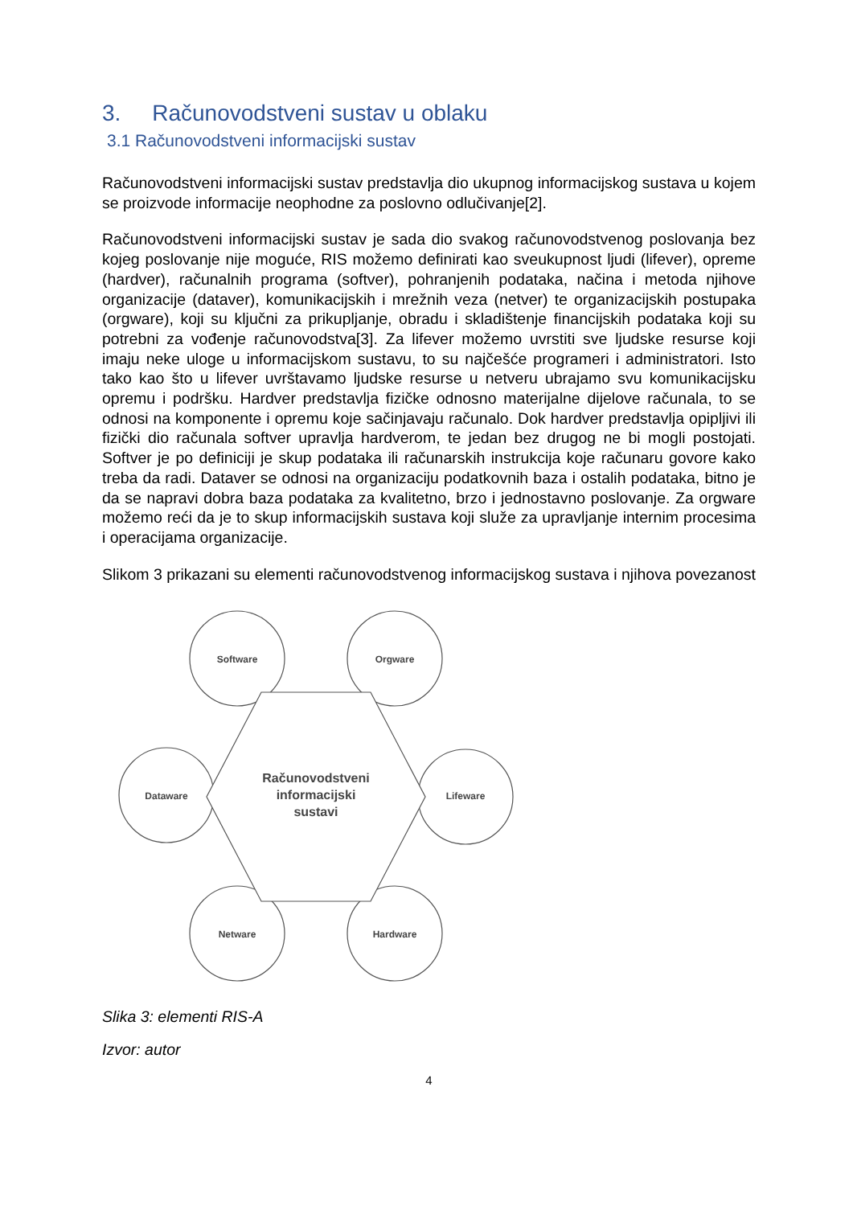3. Računovodstveni sustav u oblaku
3.1 Računovodstveni informacijski sustav
Računovodstveni informacijski sustav predstavlja dio ukupnog informacijskog sustava u kojem se proizvode informacije neophodne za poslovno odlučivanje[2].
Računovodstveni informacijski sustav je sada dio svakog računovodstvenog poslovanja bez kojeg poslovanje nije moguće, RIS možemo definirati kao sveukupnost ljudi (lifever), opreme (hardver), računalnih programa (softver), pohranjenih podataka, načina i metoda njihove organizacije (dataver), komunikacijskih i mrežnih veza (netver) te organizacijskih postupaka (orgware), koji su ključni za prikupljanje, obradu i skladištenje financijskih podataka koji su potrebni za vođenje računovodstva[3]. Za lifever možemo uvrstiti sve ljudske resurse koji imaju neke uloge u informacijskom sustavu, to su najčešće programeri i administratori. Isto tako kao što u lifever uvrštavamo ljudske resurse u netveru ubrajamo svu komunikacijsku opremu i podršku. Hardver predstavlja fizičke odnosno materijalne dijelove računala, to se odnosi na komponente i opremu koje sačinjavaju računalo. Dok hardver predstavlja opipljivi ili fizički dio računala softver upravlja hardverom, te jedan bez drugog ne bi mogli postojati. Softver je po definiciji je skup podataka ili računarskih instrukcija koje računaru govore kako treba da radi. Dataver se odnosi na organizaciju podatkovnih baza i ostalih podataka, bitno je da se napravi dobra baza podataka za kvalitetno, brzo i jednostavno poslovanje. Za orgware možemo reći da je to skup informacijskih sustava koji služe za upravljanje internim procesima i operacijama organizacije.
Slikom 3 prikazani su elementi računovodstvenog informacijskog sustava i njihova povezanost
Software
Orgware
Dataware
Lifeware
Netware
Hardware
Računovodstveni
informacijski
sustavi
Slika 3: elementi RIS-A
Izvor: autor
4